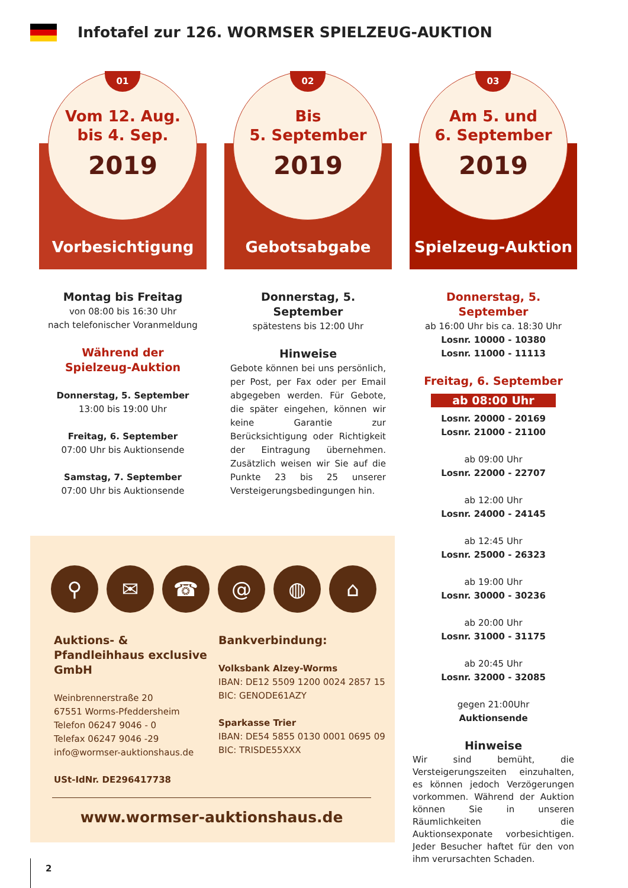Infotafel zur 126. WORMSER SPIELZEUG-AUKTION
01
Vom 12. Aug.
bis 4. Sep.
2019
Vorbesichtigung
Montag bis Freitag
von 08:00 bis 16:30 Uhr
nach telefonischer Voranmeldung
Während der
Spielzeug-Auktion
Donnerstag, 5. September
13:00 bis 19:00 Uhr
Freitag, 6. September
07:00 Uhr bis Auktionsende
Samstag, 7. September
07:00 Uhr bis Auktionsende
02
Bis
5. September
2019
Gebotsabgabe
Donnerstag, 5. September
spätestens bis 12:00 Uhr
Hinweise
Gebote können bei uns persönlich, per Post, per Fax oder per Email abgegeben werden. Für Gebote, die später eingehen, können wir keine Garantie zur Berücksichtigung oder Richtigkeit der Eintragung übernehmen. Zusätzlich weisen wir Sie auf die Punkte 23 bis 25 unserer Versteigerungsbedingungen hin.
03
Am 5. und
6. September
2019
Spielzeug-Auktion
Donnerstag, 5. September
ab 16:00 Uhr bis ca. 18:30 Uhr
Losnr. 10000 - 10380
Losnr. 11000 - 11113
Freitag, 6. September
ab 08:00 Uhr
Losnr. 20000 - 20169
Losnr. 21000 - 21100
ab 09:00 Uhr
Losnr. 22000 - 22707
ab 12:00 Uhr
Losnr. 24000 - 24145
ab 12:45 Uhr
Losnr. 25000 - 26323
ab 19:00 Uhr
Losnr. 30000 - 30236
ab 20:00 Uhr
Losnr. 31000 - 31175
ab 20:45 Uhr
Losnr. 32000 - 32085
gegen 21:00Uhr
Auktionsende
Hinweise
Wir sind bemüht, die Versteigerungszeiten einzuhalten, es können jedoch Verzögerungen vorkommen. Während der Auktion können Sie in unseren Räumlichkeiten die Auktionsexponate vorbesichtigen. Jeder Besucher haftet für den von ihm verursachten Schaden.
⚲ ✉ ☎ @ ◍ ⌂
Auktions- & Pfandleihhaus exclusive GmbH
Weinbrennerstraße 20
67551 Worms-Pfeddersheim
Telefon 06247 9046 - 0
Telefax 06247 9046 -29
info@wormser-auktionshaus.de
USt-IdNr. DE296417738
Bankverbindung:
Volksbank Alzey-Worms
IBAN: DE12 5509 1200 0024 2857 15
BIC: GENODE61AZY
Sparkasse Trier
IBAN: DE54 5855 0130 0001 0695 09
BIC: TRISDE55XXX
www.wormser-auktionshaus.de
2